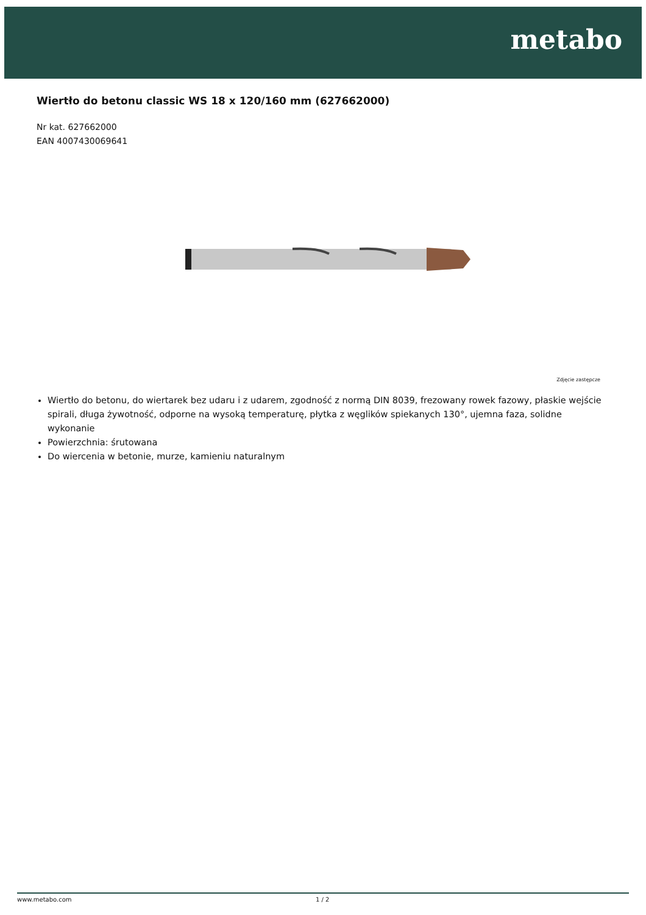metabo
Wiertło do betonu classic WS 18 x 120/160 mm (627662000)
Nr kat. 627662000
EAN 4007430069641
Zdjęcie zastępcze
Wiertło do betonu, do wiertarek bez udaru i z udarem, zgodność z normą DIN 8039, frezowany rowek fazowy, płaskie wejście spirali, długa żywotność, odporne na wysoką temperaturę, płytka z węglików spiekanych 130°, ujemna faza, solidne wykonanie
Powierzchnia: śrutowana
Do wiercenia w betonie, murze, kamieniu naturalnym
www.metabo.com 1 / 2